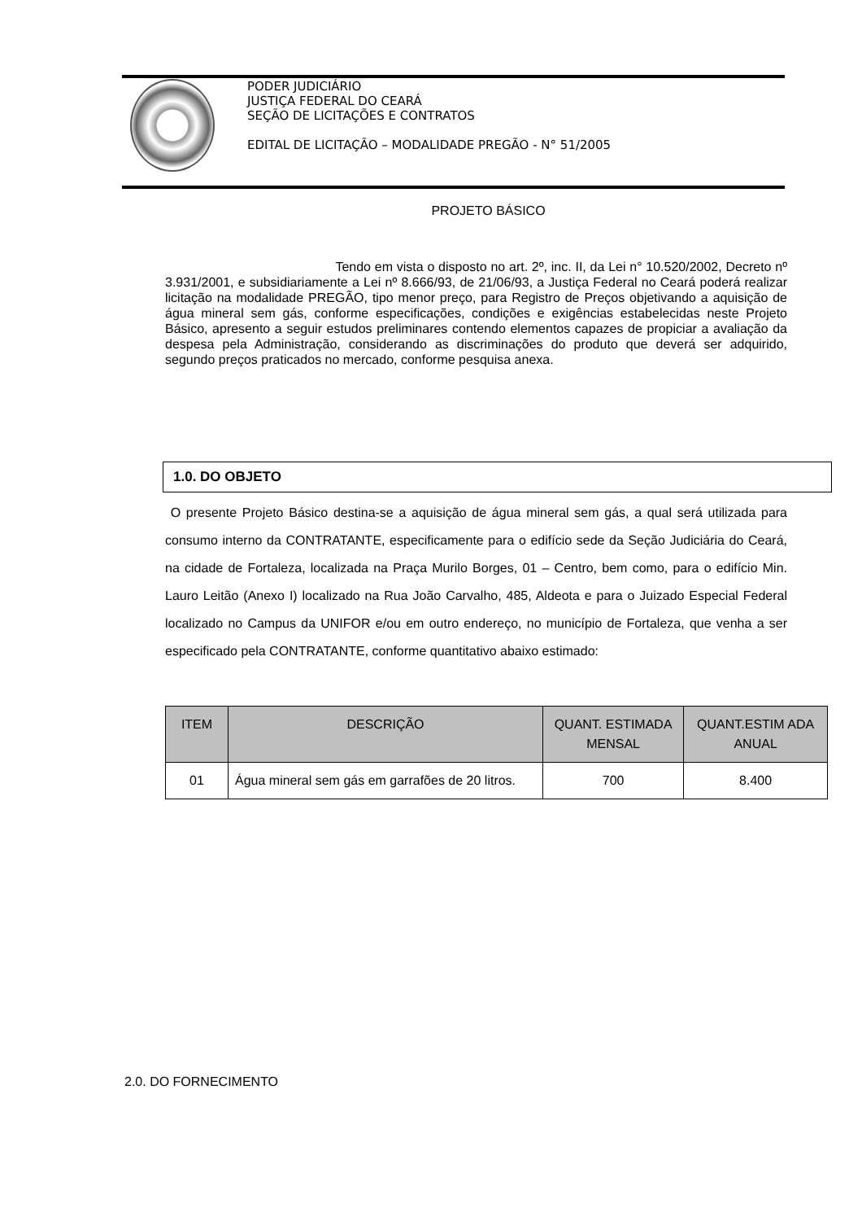PODER JUDICIÁRIO
JUSTIÇA FEDERAL DO CEARÁ
SEÇÃO DE LICITAÇÕES E CONTRATOS
EDITAL DE LICITAÇÃO – MODALIDADE PREGÃO - N° 51/2005
PROJETO BÁSICO
Tendo em vista o disposto no art. 2º, inc. II, da Lei n° 10.520/2002, Decreto nº 3.931/2001, e subsidiariamente a Lei nº 8.666/93, de 21/06/93, a Justiça Federal no Ceará poderá realizar licitação na modalidade PREGÃO, tipo menor preço, para Registro de Preços objetivando a aquisição de água mineral sem gás, conforme especificações, condições e exigências estabelecidas neste Projeto Básico, apresento a seguir estudos preliminares contendo elementos capazes de propiciar a avaliação da despesa pela Administração, considerando as discriminações do produto que deverá ser adquirido, segundo preços praticados no mercado, conforme pesquisa anexa.
1.0. DO OBJETO
O presente Projeto Básico destina-se a aquisição de água mineral sem gás, a qual será utilizada para consumo interno da CONTRATANTE, especificamente para o edifício sede da Seção Judiciária do Ceará, na cidade de Fortaleza, localizada na Praça Murilo Borges, 01 – Centro, bem como, para o edifício Min. Lauro Leitão (Anexo I) localizado na Rua João Carvalho, 485, Aldeota e para o Juizado Especial Federal localizado no Campus da UNIFOR e/ou em outro endereço, no município de Fortaleza, que venha a ser especificado pela CONTRATANTE, conforme quantitativo abaixo estimado:
| ITEM | DESCRIÇÃO | QUANT. ESTIMADA MENSAL | QUANT.ESTIM ADA ANUAL |
| --- | --- | --- | --- |
| 01 | Água mineral sem gás em garrafões de 20 litros. | 700 | 8.400 |
2.0. DO FORNECIMENTO